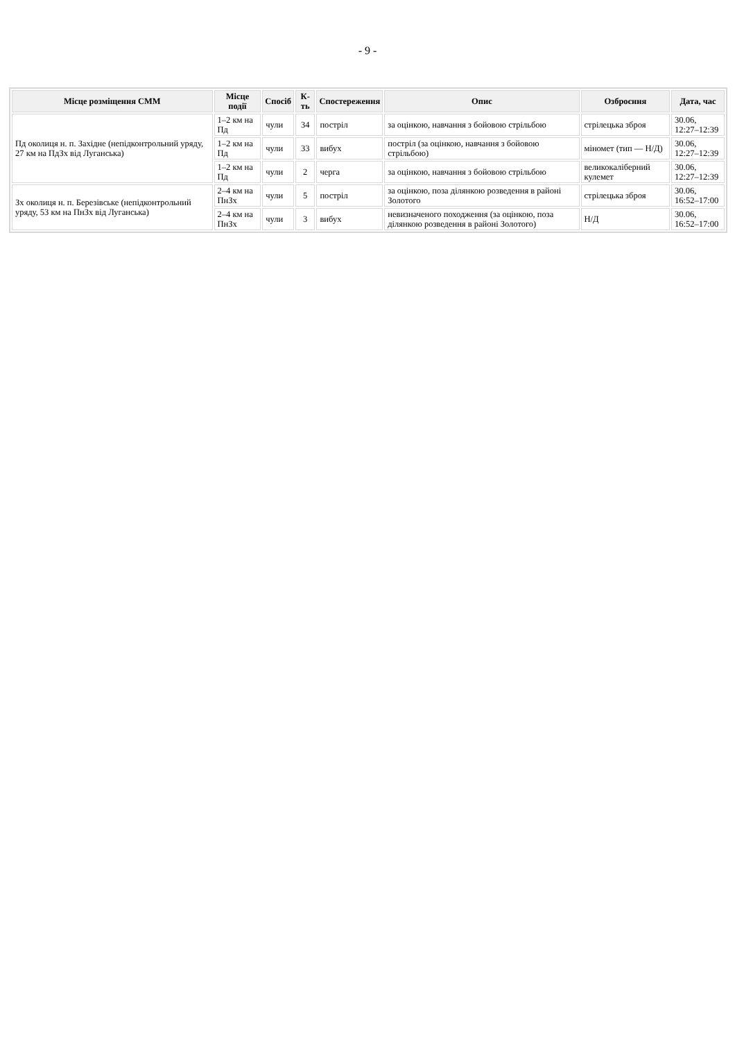- 9 -
| Місце розміщення СММ | Місце події | Спосіб | К-ть | Спостереження | Опис | Озброєння | Дата, час |
| --- | --- | --- | --- | --- | --- | --- | --- |
| Пд околиця н. п. Західне (непідконтрольний уряду, 27 км на ПдЗх від Луганська) | 1–2 км на Пд | чули | 34 | постріл | за оцінкою, навчання з бойовою стрільбою | стрілецька зброя | 30.06, 12:27–12:39 |
| | 1–2 км на Пд | чули | 33 | вибух | постріл (за оцінкою, навчання з бойовою стрільбою) | міномет (тип — Н/Д) | 30.06, 12:27–12:39 |
| | 1–2 км на Пд | чули | 2 | черга | за оцінкою, навчання з бойовою стрільбою | великокаліберний кулемет | 30.06, 12:27–12:39 |
| Зх околиця н. п. Березівське (непідконтрольний уряду, 53 км на ПнЗх від Луганська) | 2–4 км на ПнЗх | чули | 5 | постріл | за оцінкою, поза ділянкою розведення в районі Золотого | стрілецька зброя | 30.06, 16:52–17:00 |
| | 2–4 км на ПнЗх | чули | 3 | вибух | невизначеного походження (за оцінкою, поза ділянкою розведення в районі Золотого) | Н/Д | 30.06, 16:52–17:00 |